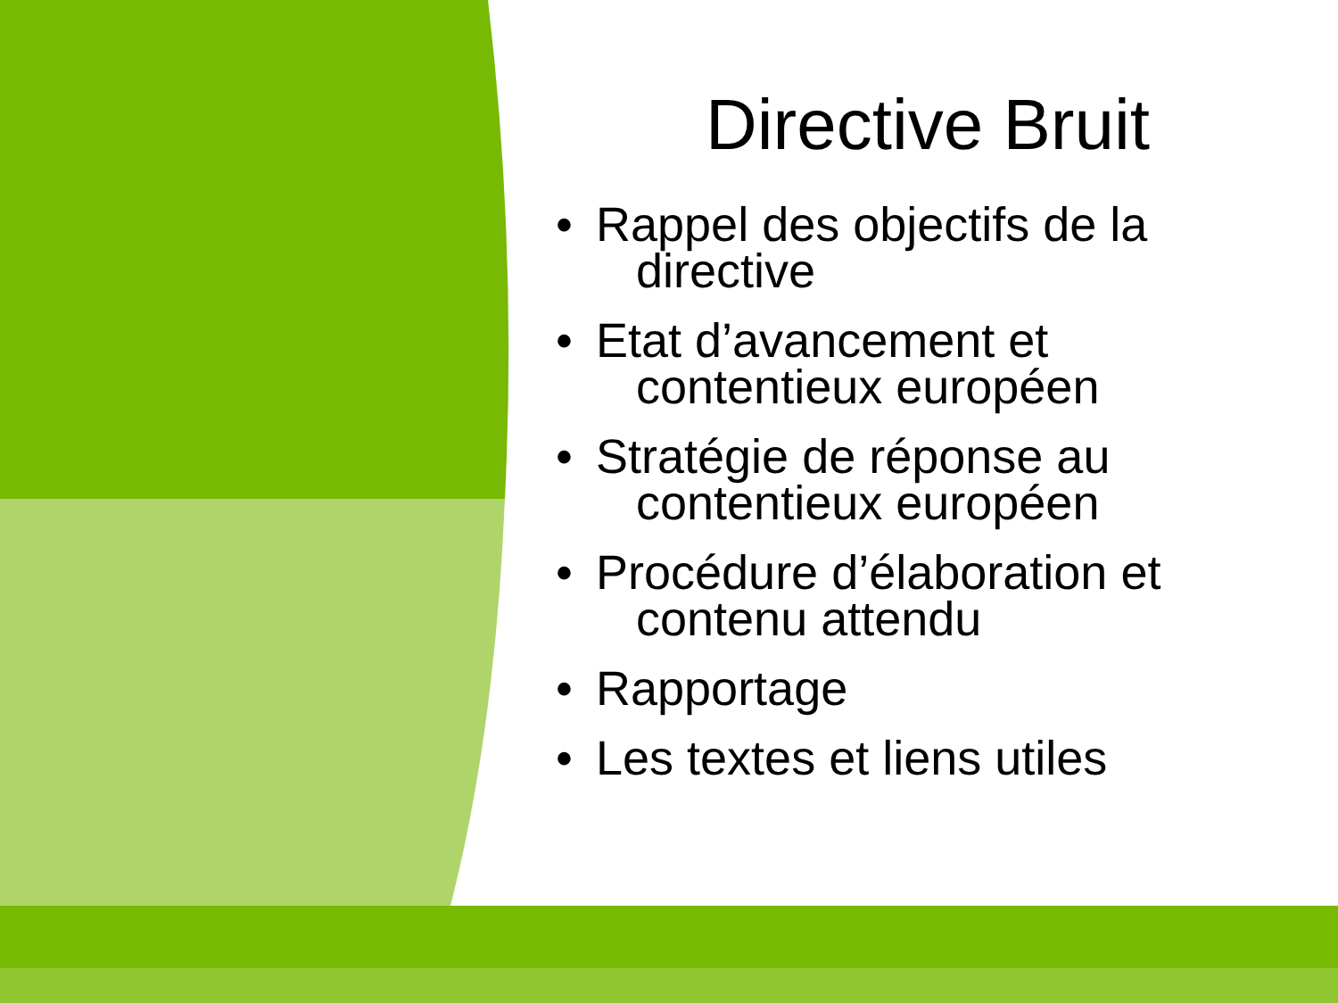Directive Bruit
• Rappel des objectifs de la
directive
• Etat d’avancement et
contentieux européen
• Stratégie de réponse au
contentieux européen
• Procédure d’élaboration et
contenu attendu
• Rapportage
• Les textes et liens utiles